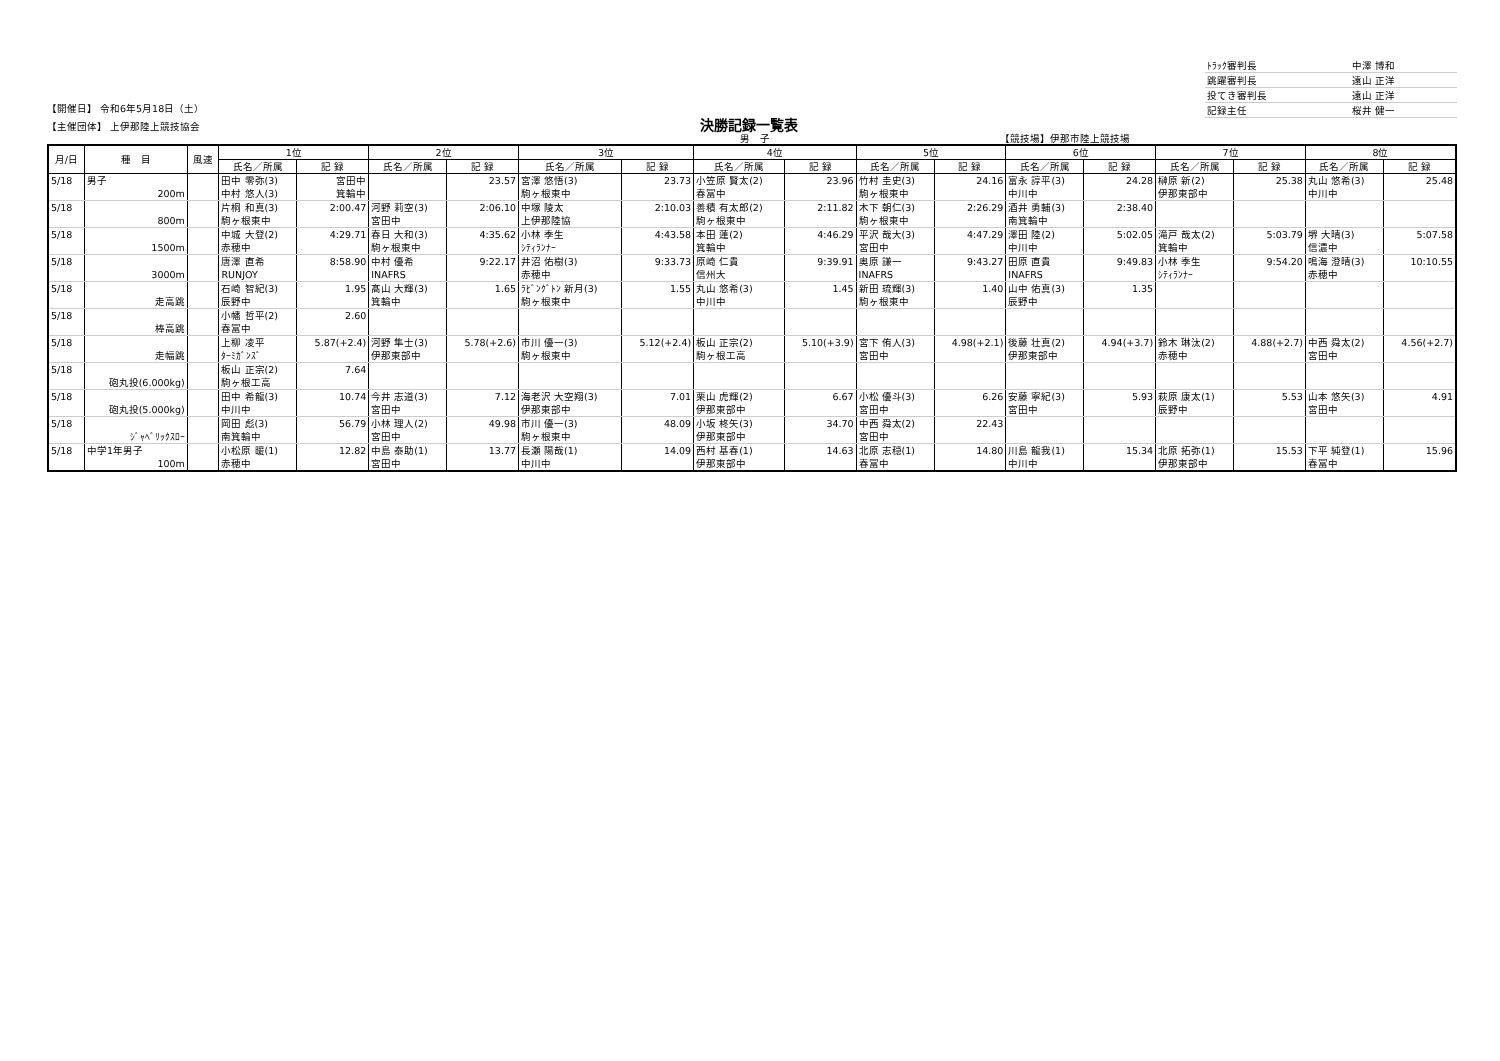| ﾄﾗｯｸ審判長 | 中澤 博和 |
| 跳躍審判長 | 遠山 正洋 |
| 投てき審判長 | 遠山 正洋 |
| 記録主任 | 桜井 健一 |
【開催日】 令和6年5月18日（土）
【主催団体】 上伊那陸上競技協会
決勝記録一覧表
男　子 【競技場】伊那市陸上競技場
| 月/日 | 種 目 | 風速 | 1位 | | 2位 | | 3位 | | 4位 | | 5位 | | 6位 | | 7位 | | 8位 | |
| --- | --- | --- | --- | --- | --- | --- | --- | --- | --- | --- | --- | --- | --- | --- | --- | --- | --- | --- |
| | | | 氏名／所属 | 記 録 | 氏名／所属 | 記 録 | 氏名／所属 | 記 録 | 氏名／所属 | 記 録 | 氏名／所属 | 記 録 | 氏名／所属 | 記 録 | 氏名／所属 | 記 録 | 氏名／所属 | 記 録 |
| 5/18 | 男子 | | 田中 零弥(3) | 宮田中 | | 23.57 | 宮澤 悠悟(3) | 23.73 | 小笠原 賢太(2) | 23.96 | 竹村 圭史(3) | 24.16 | 富永 諄平(3) | 24.28 | 榊原 新(2) | 25.38 | 丸山 悠希(3) | 25.48 |
| | 200m | | 中村 悠人(3) | 箕輪中 | | | 駒ヶ根東中 | | 春冨中 | | 駒ヶ根東中 | | 中川中 | | 伊那東部中 | | 中川中 | |
| 5/18 | | | 片桐 和真(3) | 2:00.47 | 河野 莉空(3) | 2:06.10 | 中塚 陵太 | 2:10.03 | 善積 有太郎(2) | 2:11.82 | 木下 朝仁(3) | 2:26.29 | 酒井 勇輔(3) | 2:38.40 | | | | |
| | 800m | | 駒ヶ根東中 | | 宮田中 | | 上伊那陸協 | | 駒ヶ根東中 | | 駒ヶ根東中 | | 南箕輪中 | | | | | |
| 5/18 | | | 中城 大登(2) | 4:29.71 | 春日 大和(3) | 4:35.62 | 小林 季生 | 4:43.58 | 本田 蓮(2) | 4:46.29 | 平沢 哉大(3) | 4:47.29 | 澤田 陸(2) | 5:02.05 | 滝戸 哉太(2) | 5:03.79 | 堺 大晴(3) | 5:07.58 |
| | 1500m | | 赤穂中 | | 駒ヶ根東中 | | ｼﾃｨﾗﾝﾅｰ | | 箕輪中 | | 宮田中 | | 中川中 | | 箕輪中 | | 信濃中 | |
| 5/18 | | | 唐澤 直希 | 8:58.90 | 中村 優希 | 9:22.17 | 井沼 佑樹(3) | 9:33.73 | 原崎 仁貴 | 9:39.91 | 奥原 謙一 | 9:43.27 | 田原 直貴 | 9:49.83 | 小林 季生 | 9:54.20 | 鳴海 澄晴(3) | 10:10.55 |
| | 3000m | | RUNJOY | | INAFRS | | 赤穂中 | | 信州大 | | INAFRS | | INAFRS | | ｼﾃｨﾗﾝﾅｰ | | 赤穂中 | |
| 5/18 | | | 石崎 智紀(3) | 1.95 | 髙山 大輝(3) | 1.65 | ﾗﾋﾞﾝｸﾞﾄﾝ 新月(3) | 1.55 | 丸山 悠希(3) | 1.45 | 新田 琉輝(3) | 1.40 | 山中 佑真(3) | 1.35 | | | | |
| | 走高跳 | | 辰野中 | | 箕輪中 | | 駒ヶ根東中 | | 中川中 | | 駒ヶ根東中 | | 辰野中 | | | | | |
| 5/18 | | | 小幡 哲平(2) | 2.60 | | | | | | | | | | | | | | |
| | 棒高跳 | | 春冨中 | | | | | | | | | | | | | | | |
| 5/18 | | | 上柳 凌平 | 5.87(+2.4) | 河野 隼士(3) | 5.78(+2.6) | 市川 優一(3) | 5.12(+2.4) | 板山 正宗(2) | 5.10(+3.9) | 宮下 侑人(3) | 4.98(+2.1) | 後藤 壮真(2) | 4.94(+3.7) | 鈴木 琳汰(2) | 4.88(+2.7) | 中西 舜太(2) | 4.56(+2.7) |
| | 走幅跳 | | ﾀｰﾐｶﾞﾝｽﾞ | | 伊那東部中 | | 駒ヶ根東中 | | 駒ヶ根工高 | | 宮田中 | | 伊那東部中 | | 赤穂中 | | 宮田中 | |
| 5/18 | | | 板山 正宗(2) | 7.64 | | | | | | | | | | | | | | |
| | 砲丸投(6.000kg) | | 駒ヶ根工高 | | | | | | | | | | | | | | | |
| 5/18 | | | 田中 希龍(3) | 10.74 | 今井 志道(3) | 7.12 | 海老沢 大空翔(3) | 7.01 | 栗山 虎輝(2) | 6.67 | 小松 優斗(3) | 6.26 | 安藤 寧紀(3) | 5.93 | 萩原 康太(1) | 5.53 | 山本 悠矢(3) | 4.91 |
| | 砲丸投(5.000kg) | | 中川中 | | 宮田中 | | 伊那東部中 | | 伊那東部中 | | 宮田中 | | 宮田中 | | 辰野中 | | 宮田中 | |
| 5/18 | | | 岡田 彪(3) | 56.79 | 小林 理人(2) | 49.98 | 市川 優一(3) | 48.09 | 小坂 柊矢(3) | 34.70 | 中西 舜太(2) | 22.43 | | | | | | |
| | ｼﾞｬﾍﾞﾘｯｸｽﾛｰ | | 南箕輪中 | | 宮田中 | | 駒ヶ根東中 | | 伊那東部中 | | 宮田中 | | | | | | | |
| 5/18 | 中学1年男子 | | 小松原 暖(1) | 12.82 | 中島 泰助(1) | 13.77 | 長瀬 陽哉(1) | 14.09 | 西村 基春(1) | 14.63 | 北原 志穏(1) | 14.80 | 川島 龍我(1) | 15.34 | 北原 拓弥(1) | 15.53 | 下平 純登(1) | 15.96 |
| | 100m | | 赤穂中 | | 宮田中 | | 中川中 | | 伊那東部中 | | 春冨中 | | 中川中 | | 伊那東部中 | | 春冨中 | |